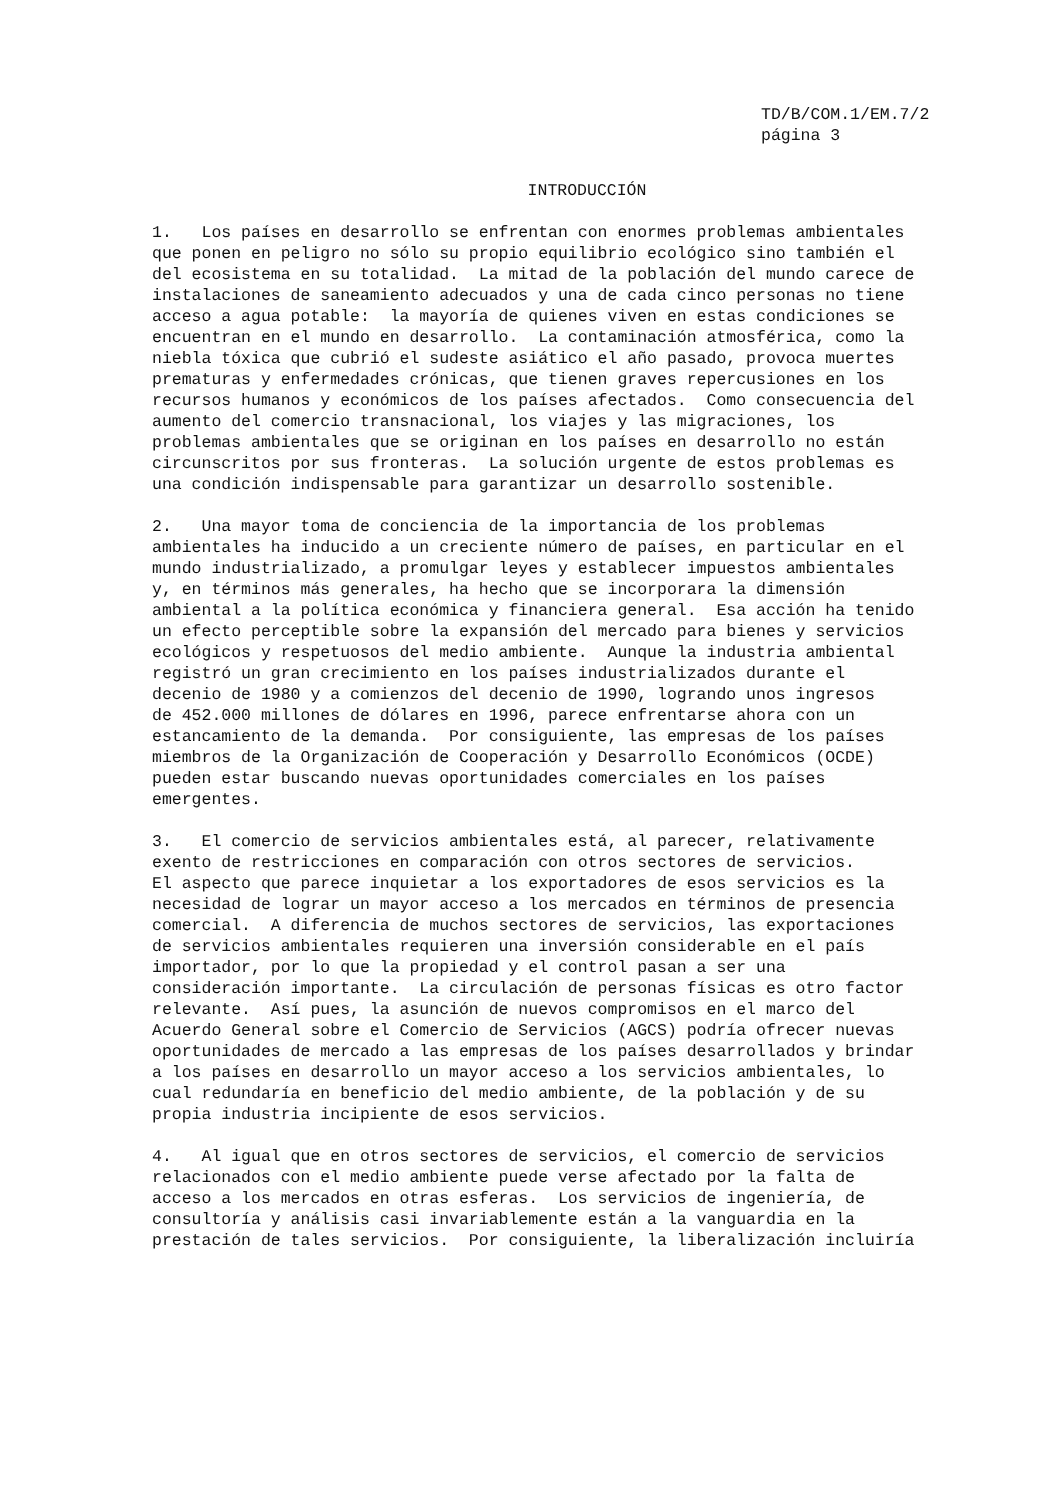TD/B/COM.1/EM.7/2 página 3
INTRODUCCIÓN
1.   Los países en desarrollo se enfrentan con enormes problemas ambientales
que ponen en peligro no sólo su propio equilibrio ecológico sino también el
del ecosistema en su totalidad.  La mitad de la población del mundo carece de
instalaciones de saneamiento adecuados y una de cada cinco personas no tiene
acceso a agua potable:  la mayoría de quienes viven en estas condiciones se
encuentran en el mundo en desarrollo.  La contaminación atmosférica, como la
niebla tóxica que cubrió el sudeste asiático el año pasado, provoca muertes
prematuras y enfermedades crónicas, que tienen graves repercusiones en los
recursos humanos y económicos de los países afectados.  Como consecuencia del
aumento del comercio transnacional, los viajes y las migraciones, los
problemas ambientales que se originan en los países en desarrollo no están
circunscritos por sus fronteras.  La solución urgente de estos problemas es
una condición indispensable para garantizar un desarrollo sostenible.
2.   Una mayor toma de conciencia de la importancia de los problemas
ambientales ha inducido a un creciente número de países, en particular en el
mundo industrializado, a promulgar leyes y establecer impuestos ambientales
y, en términos más generales, ha hecho que se incorporara la dimensión
ambiental a la política económica y financiera general.  Esa acción ha tenido
un efecto perceptible sobre la expansión del mercado para bienes y servicios
ecológicos y respetuosos del medio ambiente.  Aunque la industria ambiental
registró un gran crecimiento en los países industrializados durante el
decenio de 1980 y a comienzos del decenio de 1990, logrando unos ingresos
de 452.000 millones de dólares en 1996, parece enfrentarse ahora con un
estancamiento de la demanda.  Por consiguiente, las empresas de los países
miembros de la Organización de Cooperación y Desarrollo Económicos (OCDE)
pueden estar buscando nuevas oportunidades comerciales en los países
emergentes.
3.   El comercio de servicios ambientales está, al parecer, relativamente
exento de restricciones en comparación con otros sectores de servicios.
El aspecto que parece inquietar a los exportadores de esos servicios es la
necesidad de lograr un mayor acceso a los mercados en términos de presencia
comercial.  A diferencia de muchos sectores de servicios, las exportaciones
de servicios ambientales requieren una inversión considerable en el país
importador, por lo que la propiedad y el control pasan a ser una
consideración importante.  La circulación de personas físicas es otro factor
relevante.  Así pues, la asunción de nuevos compromisos en el marco del
Acuerdo General sobre el Comercio de Servicios (AGCS) podría ofrecer nuevas
oportunidades de mercado a las empresas de los países desarrollados y brindar
a los países en desarrollo un mayor acceso a los servicios ambientales, lo
cual redundaría en beneficio del medio ambiente, de la población y de su
propia industria incipiente de esos servicios.
4.   Al igual que en otros sectores de servicios, el comercio de servicios
relacionados con el medio ambiente puede verse afectado por la falta de
acceso a los mercados en otras esferas.  Los servicios de ingeniería, de
consultoría y análisis casi invariablemente están a la vanguardia en la
prestación de tales servicios.  Por consiguiente, la liberalización incluiría